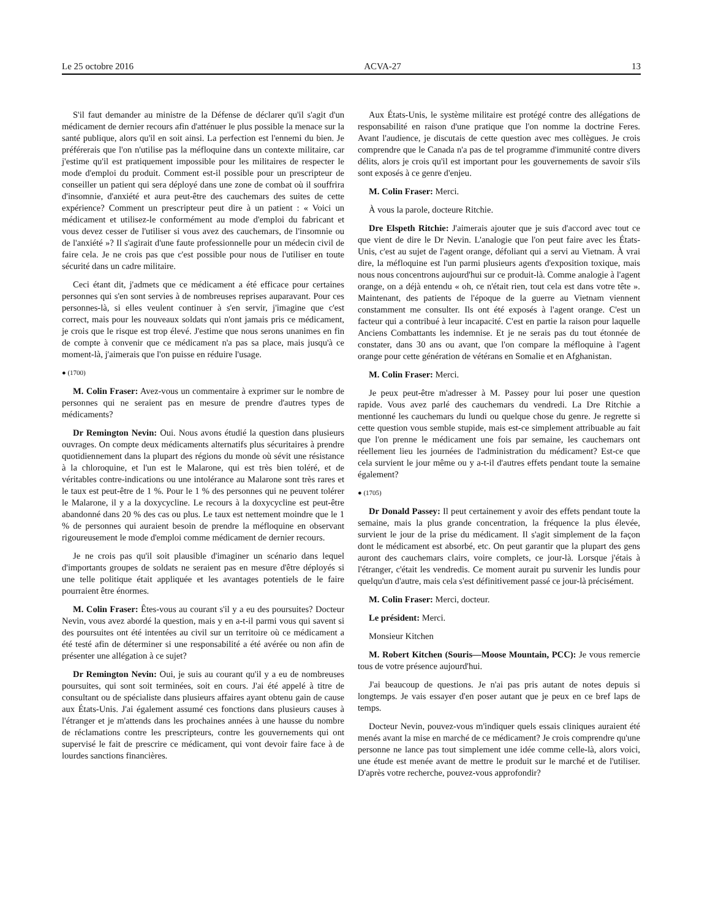Le 25 octobre 2016 ACVA-27 13
S'il faut demander au ministre de la Défense de déclarer qu'il s'agit d'un médicament de dernier recours afin d'atténuer le plus possible la menace sur la santé publique, alors qu'il en soit ainsi. La perfection est l'ennemi du bien. Je préférerais que l'on n'utilise pas la méfloquine dans un contexte militaire, car j'estime qu'il est pratiquement impossible pour les militaires de respecter le mode d'emploi du produit. Comment est-il possible pour un prescripteur de conseiller un patient qui sera déployé dans une zone de combat où il souffrira d'insomnie, d'anxiété et aura peut-être des cauchemars des suites de cette expérience? Comment un prescripteur peut dire à un patient : « Voici un médicament et utilisez-le conformément au mode d'emploi du fabricant et vous devez cesser de l'utiliser si vous avez des cauchemars, de l'insomnie ou de l'anxiété »? Il s'agirait d'une faute professionnelle pour un médecin civil de faire cela. Je ne crois pas que c'est possible pour nous de l'utiliser en toute sécurité dans un cadre militaire.
Ceci étant dit, j'admets que ce médicament a été efficace pour certaines personnes qui s'en sont servies à de nombreuses reprises auparavant. Pour ces personnes-là, si elles veulent continuer à s'en servir, j'imagine que c'est correct, mais pour les nouveaux soldats qui n'ont jamais pris ce médicament, je crois que le risque est trop élevé. J'estime que nous serons unanimes en fin de compte à convenir que ce médicament n'a pas sa place, mais jusqu'à ce moment-là, j'aimerais que l'on puisse en réduire l'usage.
● (1700)
M. Colin Fraser: Avez-vous un commentaire à exprimer sur le nombre de personnes qui ne seraient pas en mesure de prendre d'autres types de médicaments?
Dr Remington Nevin: Oui. Nous avons étudié la question dans plusieurs ouvrages. On compte deux médicaments alternatifs plus sécuritaires à prendre quotidiennement dans la plupart des régions du monde où sévit une résistance à la chloroquine, et l'un est le Malarone, qui est très bien toléré, et de véritables contre-indications ou une intolérance au Malarone sont très rares et le taux est peut-être de 1 %. Pour le 1 % des personnes qui ne peuvent tolérer le Malarone, il y a la doxycycline. Le recours à la doxycycline est peut-être abandonné dans 20 % des cas ou plus. Le taux est nettement moindre que le 1 % de personnes qui auraient besoin de prendre la méfloquine en observant rigoureusement le mode d'emploi comme médicament de dernier recours.
Je ne crois pas qu'il soit plausible d'imaginer un scénario dans lequel d'importants groupes de soldats ne seraient pas en mesure d'être déployés si une telle politique était appliquée et les avantages potentiels de le faire pourraient être énormes.
M. Colin Fraser: Êtes-vous au courant s'il y a eu des poursuites? Docteur Nevin, vous avez abordé la question, mais y en a-t-il parmi vous qui savent si des poursuites ont été intentées au civil sur un territoire où ce médicament a été testé afin de déterminer si une responsabilité a été avérée ou non afin de présenter une allégation à ce sujet?
Dr Remington Nevin: Oui, je suis au courant qu'il y a eu de nombreuses poursuites, qui sont soit terminées, soit en cours. J'ai été appelé à titre de consultant ou de spécialiste dans plusieurs affaires ayant obtenu gain de cause aux États-Unis. J'ai également assumé ces fonctions dans plusieurs causes à l'étranger et je m'attends dans les prochaines années à une hausse du nombre de réclamations contre les prescripteurs, contre les gouvernements qui ont supervisé le fait de prescrire ce médicament, qui vont devoir faire face à de lourdes sanctions financières.
Aux États-Unis, le système militaire est protégé contre des allégations de responsabilité en raison d'une pratique que l'on nomme la doctrine Feres. Avant l'audience, je discutais de cette question avec mes collègues. Je crois comprendre que le Canada n'a pas de tel programme d'immunité contre divers délits, alors je crois qu'il est important pour les gouvernements de savoir s'ils sont exposés à ce genre d'enjeu.
M. Colin Fraser: Merci.
À vous la parole, docteure Ritchie.
Dre Elspeth Ritchie: J'aimerais ajouter que je suis d'accord avec tout ce que vient de dire le Dr Nevin. L'analogie que l'on peut faire avec les États-Unis, c'est au sujet de l'agent orange, défoliant qui a servi au Vietnam. À vrai dire, la méfloquine est l'un parmi plusieurs agents d'exposition toxique, mais nous nous concentrons aujourd'hui sur ce produit-là. Comme analogie à l'agent orange, on a déjà entendu « oh, ce n'était rien, tout cela est dans votre tête ». Maintenant, des patients de l'époque de la guerre au Vietnam viennent constamment me consulter. Ils ont été exposés à l'agent orange. C'est un facteur qui a contribué à leur incapacité. C'est en partie la raison pour laquelle Anciens Combattants les indemnise. Et je ne serais pas du tout étonnée de constater, dans 30 ans ou avant, que l'on compare la méfloquine à l'agent orange pour cette génération de vétérans en Somalie et en Afghanistan.
M. Colin Fraser: Merci.
Je peux peut-être m'adresser à M. Passey pour lui poser une question rapide. Vous avez parlé des cauchemars du vendredi. La Dre Ritchie a mentionné les cauchemars du lundi ou quelque chose du genre. Je regrette si cette question vous semble stupide, mais est-ce simplement attribuable au fait que l'on prenne le médicament une fois par semaine, les cauchemars ont réellement lieu les journées de l'administration du médicament? Est-ce que cela survient le jour même ou y a-t-il d'autres effets pendant toute la semaine également?
● (1705)
Dr Donald Passey: Il peut certainement y avoir des effets pendant toute la semaine, mais la plus grande concentration, la fréquence la plus élevée, survient le jour de la prise du médicament. Il s'agit simplement de la façon dont le médicament est absorbé, etc. On peut garantir que la plupart des gens auront des cauchemars clairs, voire complets, ce jour-là. Lorsque j'étais à l'étranger, c'était les vendredis. Ce moment aurait pu survenir les lundis pour quelqu'un d'autre, mais cela s'est définitivement passé ce jour-là précisément.
M. Colin Fraser: Merci, docteur.
Le président: Merci.
Monsieur Kitchen
M. Robert Kitchen (Souris—Moose Mountain, PCC): Je vous remercie tous de votre présence aujourd'hui.
J'ai beaucoup de questions. Je n'ai pas pris autant de notes depuis si longtemps. Je vais essayer d'en poser autant que je peux en ce bref laps de temps.
Docteur Nevin, pouvez-vous m'indiquer quels essais cliniques auraient été menés avant la mise en marché de ce médicament? Je crois comprendre qu'une personne ne lance pas tout simplement une idée comme celle-là, alors voici, une étude est menée avant de mettre le produit sur le marché et de l'utiliser. D'après votre recherche, pouvez-vous approfondir?